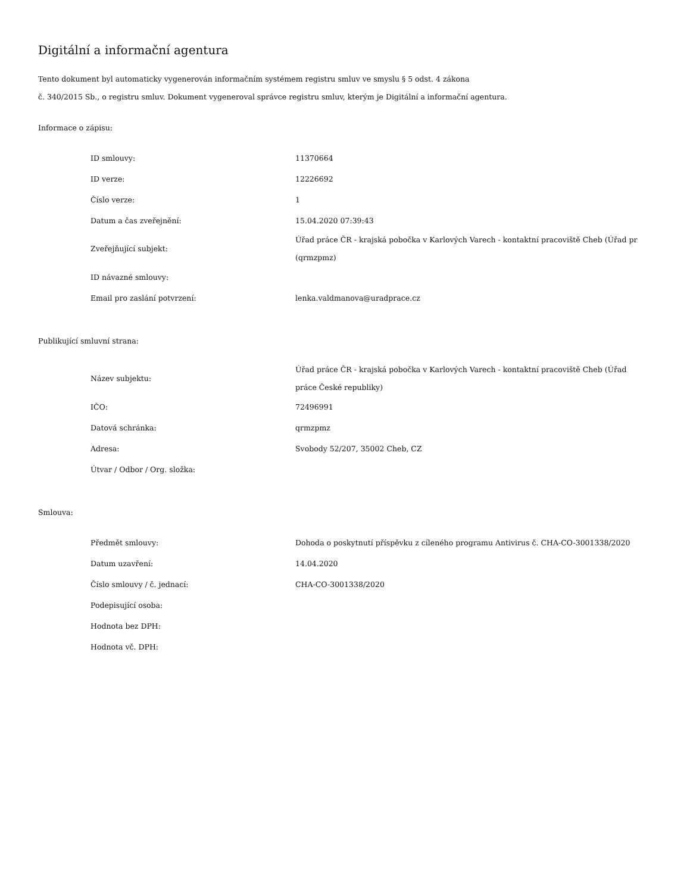Digitální a informační agentura
Tento dokument byl automaticky vygenerován informačním systémem registru smluv ve smyslu § 5 odst. 4 zákona
č. 340/2015 Sb., o registru smluv. Dokument vygeneroval správce registru smluv, kterým je Digitální a informační agentura.
Informace o zápisu:
| ID smlouvy: | 11370664 |
| ID verze: | 12226692 |
| Číslo verze: | 1 |
| Datum a čas zveřejnění: | 15.04.2020 07:39:43 |
| Zveřejňující subjekt: | Úřad práce ČR - krajská pobočka v Karlových Varech - kontaktní pracoviště Cheb (Úřad pr (qrmzpmz) |
| ID návazné smlouvy: | |
| Email pro zaslání potvrzení: | lenka.valdmanova@uradprace.cz |
Publikující smluvní strana:
| Název subjektu: | Úřad práce ČR - krajská pobočka v Karlových Varech - kontaktní pracoviště Cheb (Úřad práce České republiky) |
| IČO: | 72496991 |
| Datová schránka: | qrmzpmz |
| Adresa: | Svobody 52/207, 35002 Cheb, CZ |
| Útvar / Odbor / Org. složka: | |
Smlouva:
| Předmět smlouvy: | Dohoda o poskytnutí příspěvku z cíleného programu Antivirus č. CHA-CO-3001338/2020 |
| Datum uzavření: | 14.04.2020 |
| Číslo smlouvy / č. jednací: | CHA-CO-3001338/2020 |
| Podepisující osoba: | |
| Hodnota bez DPH: | |
| Hodnota vč. DPH: | |